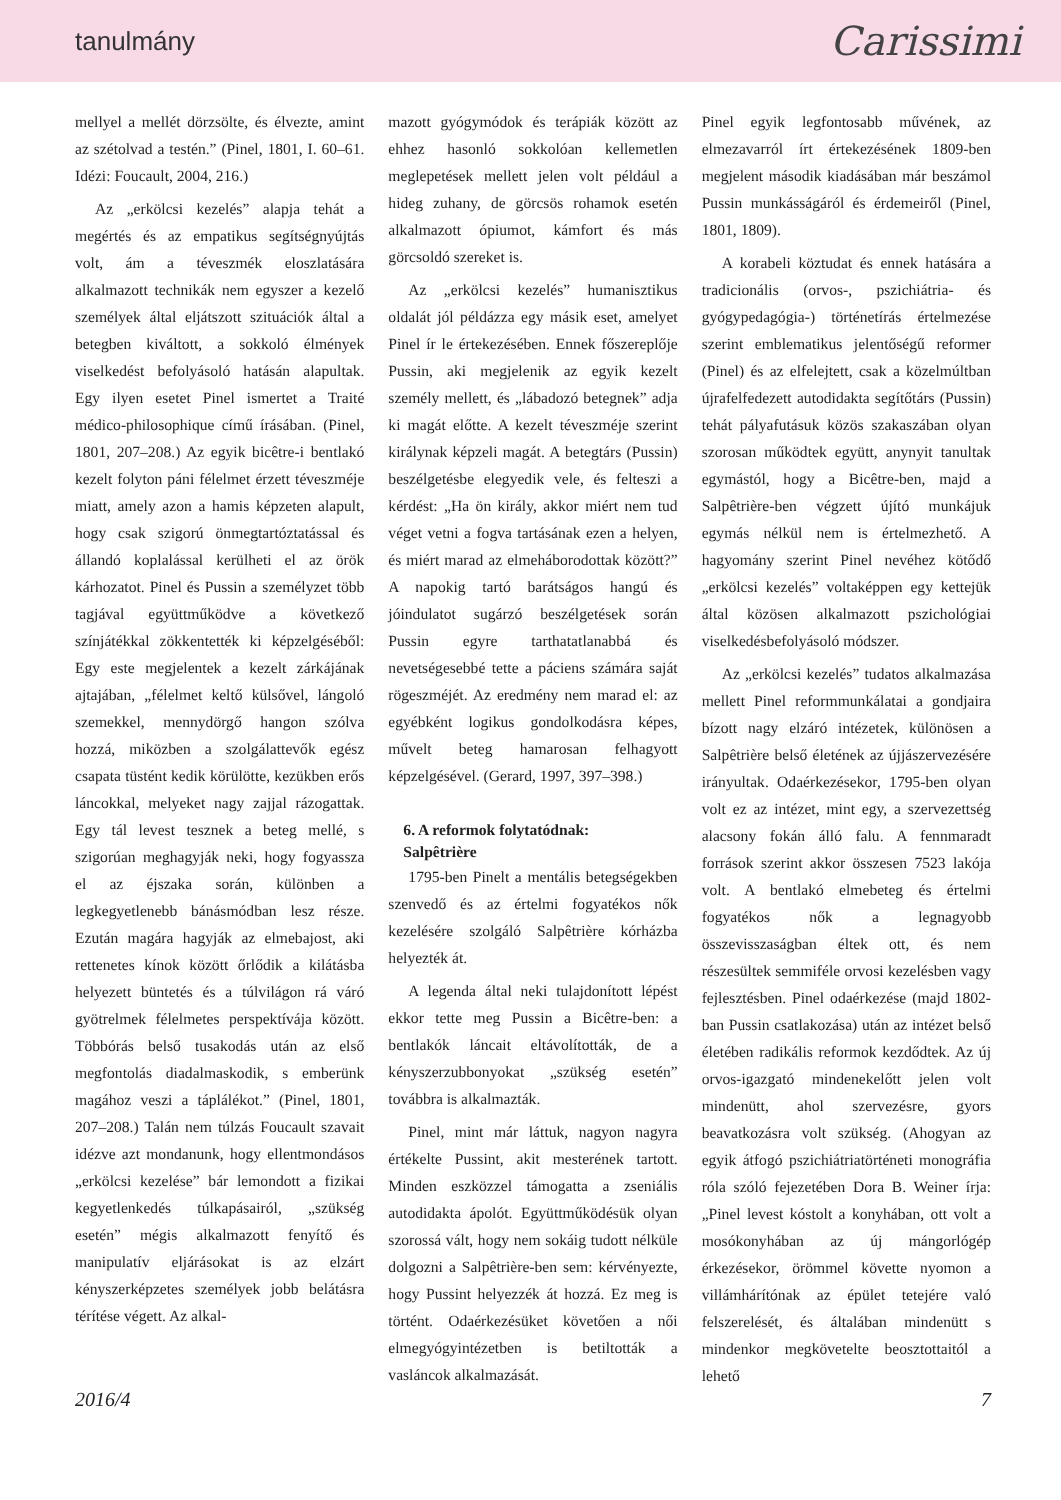tanulmány Carissimi
mellyel a mellét dörzsölte, és élvezte, amint az szétolvad a testén.” (Pinel, 1801, I. 60–61. Idézi: Foucault, 2004, 216.)
Az „erkölcsi kezelés” alapja tehát a megértés és az empatikus segítségnyújtás volt, ám a téveszmék eloszlatására alkalmazott technikák nem egyszer a kezelő személyek által eljátszott szituációk által a betegben kiváltott, a sokkoló élmények viselkedést befolyásoló hatásán alapultak. Egy ilyen esetet Pinel ismertet a Traité médico-philosophique című írásában. (Pinel, 1801, 207–208.) Az egyik bicêtre-i bentlakó kezelt folyton páni félelmet érzett téveszméje miatt, amely azon a hamis képzeten alapult, hogy csak szigorú önmegtartóztatással és állandó koplalással kerülheti el az örök kárhozatot. Pinel és Pussin a személyzet több tagjával együttműködve a következő színjátékkal zökkentették ki képzelgéséből: Egy este megjelentek a kezelt zárkájának ajtajában, „félelmet keltő külsővel, lángoló szemekkel, mennydörgő hangon szólva hozzá, miközben a szolgálattevők egész csapata tüstént kedik körülötte, kezükben erős láncokkal, melyeket nagy zajjal rázogattak. Egy tál levest tesznek a beteg mellé, s szigorúan meghagyják neki, hogy fogyassza el az éjszaka során, különben a legkegyetlenebb bánásmódban lesz része. Ezután magára hagyják az elmebajost, aki rettenetes kínok között őrlődik a kilátásba helyezett büntetés és a túlvilágon rá váró gyötrelmek félelmetes perspektívája között. Többórás belső tusakodás után az első megfontolás diadalmaskodik, s emberünk magához veszi a táplálékot.” (Pinel, 1801, 207–208.) Talán nem túlzás Foucault szavait idézve azt mondanunk, hogy ellentmondásos „erkölcsi kezelése” bár lemondott a fizikai kegyetlenkedés túlkapásairól, „szükség esetén” mégis alkalmazott fenyítő és manipulatív eljárásokat is az elzárt kényszerképzetes személyek jobb belátásra térítése végett. Az alkal-
mazott gyógymódok és terápiák között az ehhez hasonló sokkolóan kellemetlen meglepetések mellett jelen volt például a hideg zuhany, de görcsös rohamok esetén alkalmazott ópiumot, kámfort és más görcsoldó szereket is.
Az „erkölcsi kezelés” humanisztikus oldalát jól példázza egy másik eset, amelyet Pinel ír le értekezésében. Ennek főszereplője Pussin, aki megjelenik az egyik kezelt személy mellett, és „lábadozó betegnek” adja ki magát előtte. A kezelt téveszméje szerint királynak képzeli magát. A betegtárs (Pussin) beszélgetésbe elegyedik vele, és felteszi a kérdést: „Ha ön király, akkor miért nem tud véget vetni a fogva tartásának ezen a helyen, és miért marad az elmeháborodottak között?” A napokig tartó barátságos hangú és jóindulatot sugárzó beszélgetések során Pussin egyre tarthatatlanabbá és nevetségesebbé tette a páciens számára saját rögeszméjét. Az eredmény nem marad el: az egyébként logikus gondolkodásra képes, művelt beteg hamarosan felhagyott képzelgésével. (Gerard, 1997, 397–398.)
6. A reformok folytatódnak:
Salpêtrière
1795-ben Pinelt a mentális betegségekben szenvedő és az értelmi fogyatékos nők kezelésére szolgáló Salpêtrière kórházba helyezték át.
A legenda által neki tulajdonított lépést ekkor tette meg Pussin a Bicêtre-ben: a bentlakók láncait eltávolították, de a kényszerzubbonyokat „szükség esetén” továbbra is alkalmazták.
Pinel, mint már láttuk, nagyon nagyra értékelte Pussint, akit mesterének tartott. Minden eszközzel támogatta a zseniális autodidakta ápolót. Együttműködésük olyan szorossá vált, hogy nem sokáig tudott nélküle dolgozni a Salpêtrière-ben sem: kérvényezte, hogy Pussint helyezzék át hozzá. Ez meg is történt. Odaérkezésüket követően a női elmegyógyintézetben is betiltották a vasláncok alkalmazását.
Pinel egyik legfontosabb művének, az elmezavarról írt értekezésének 1809-ben megjelent második kiadásában már beszámol Pussin munkásságáról és érdemeiről (Pinel, 1801, 1809).
A korabeli köztudat és ennek hatására a tradicionális (orvos-, pszichiátria- és gyógypedagógia-) történetírás értelmezése szerint emblematikus jelentőségű reformer (Pinel) és az elfelejtett, csak a közelmúltban újrafelfedezett autodidakta segítőtárs (Pussin) tehát pályafutásuk közös szakaszában olyan szorosan működtek együtt, anynyit tanultak egymástól, hogy a Bicêtre-ben, majd a Salpêtrière-ben végzett újító munkájuk egymás nélkül nem is értelmezhető. A hagyomány szerint Pinel nevéhez kötődő „erkölcsi kezelés” voltaképpen egy kettejük által közösen alkalmazott pszichológiai viselkedésbefolyásoló módszer.
Az „erkölcsi kezelés” tudatos alkalmazása mellett Pinel reformmunkálatai a gondjaira bízott nagy elzáró intézetek, különösen a Salpêtrière belső életének az újjászervezésére irányultak. Odaérkezésekor, 1795-ben olyan volt ez az intézet, mint egy, a szervezettség alacsony fokán álló falu. A fennmaradt források szerint akkor összesen 7523 lakója volt. A bentlakó elmebeteg és értelmi fogyatékos nők a legnagyobb összevisszaságban éltek ott, és nem részesültek semmiféle orvosi kezelésben vagy fejlesztésben. Pinel odaérkezése (majd 1802-ban Pussin csatlakozása) után az intézet belső életében radikális reformok kezdődtek. Az új orvos-igazgató mindenekelőtt jelen volt mindenütt, ahol szervezésre, gyors beavatkozásra volt szükség. (Ahogyan az egyik átfogó pszichiátriatörténeti monográfia róla szóló fejezetében Dora B. Weiner írja: „Pinel levest kóstolt a konyhában, ott volt a mosókonyhában az új mángorlógép érkezésekor, örömmel követte nyomon a villámhárítónak az épület tetejére való felszerelését, és általában mindenütt s mindenkor megkövetelte beosztottaitól a lehető
2016/4 7